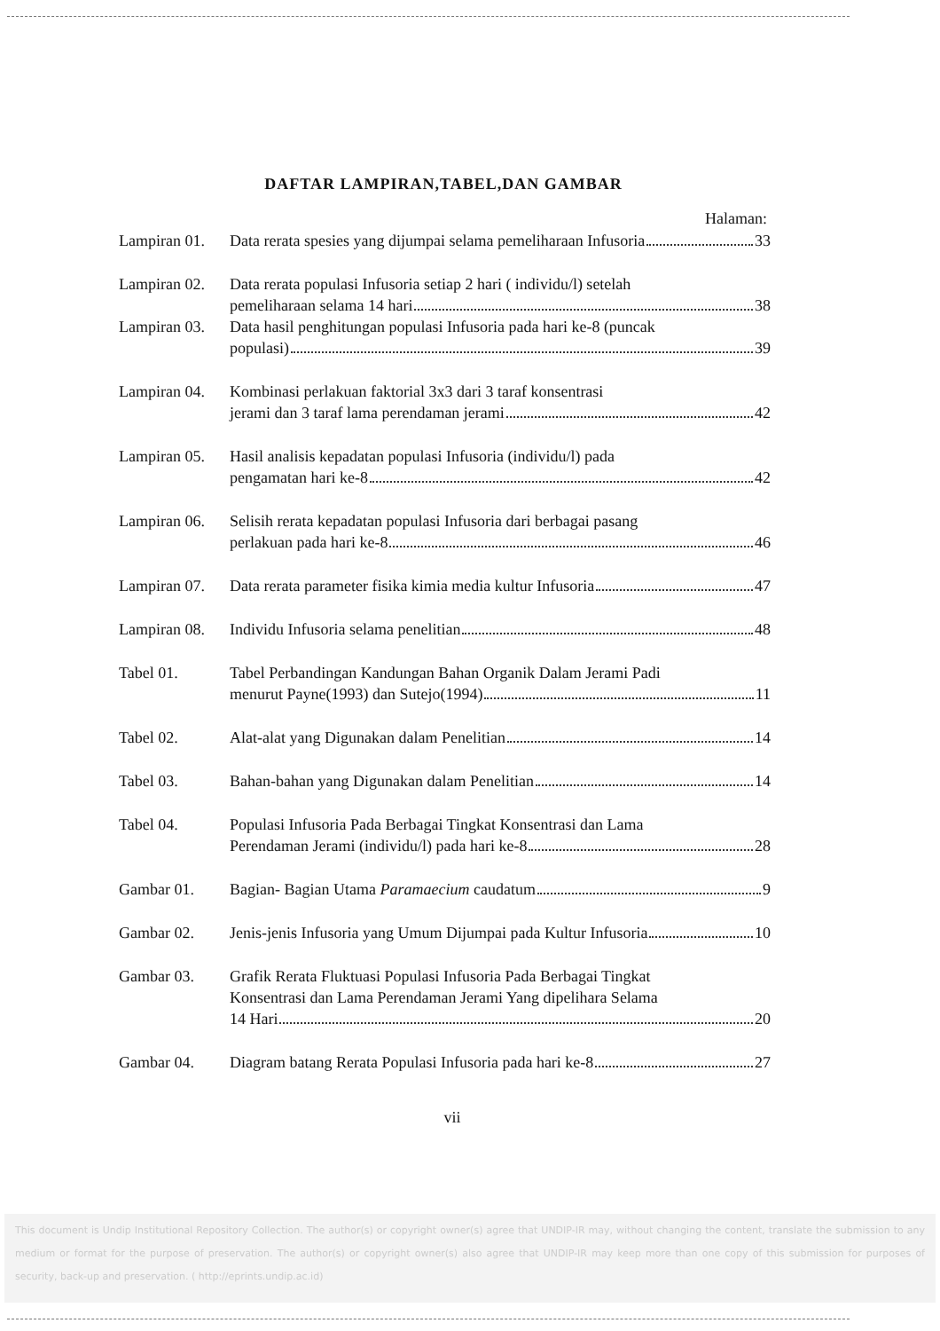DAFTAR LAMPIRAN,TABEL,DAN GAMBAR
Halaman:
Lampiran 01.
Data rerata spesies yang dijumpai selama pemeliharaan Infusoria 33
Lampiran 02.
Data rerata populasi Infusoria setiap 2 hari ( individu/l) setelah
pemeliharaan selama 14 hari 38
Lampiran 03.
Data hasil penghitungan populasi Infusoria pada hari ke-8 (puncak
populasi) 39
Lampiran 04.
Kombinasi perlakuan faktorial 3x3 dari 3 taraf konsentrasi
jerami dan 3 taraf lama perendaman jerami 42
Lampiran 05.
Hasil analisis kepadatan populasi Infusoria (individu/l) pada
pengamatan hari ke-8 42
Lampiran 06.
Selisih rerata kepadatan populasi Infusoria dari berbagai pasang
perlakuan pada hari ke-8 46
Lampiran 07.
Data rerata parameter fisika kimia media kultur Infusoria 47
Lampiran 08.
Individu Infusoria selama penelitian 48
Tabel 01. Tabel Perbandingan Kandungan Bahan Organik Dalam Jerami Padi
menurut Payne(1993) dan Sutejo(1994) 11
Tabel 02. Alat-alat yang Digunakan dalam Penelitian 14
Tabel 03. Bahan-bahan yang Digunakan dalam Penelitian 14
Tabel 04. Populasi Infusoria Pada Berbagai Tingkat Konsentrasi dan Lama
Perendaman Jerami (individu/l) pada hari ke-8 28
Gambar 01. Bagian- Bagian Utama Paramaecium caudatum 9
Gambar 02. Jenis-jenis Infusoria yang Umum Dijumpai pada Kultur Infusoria 10
Gambar 03. Grafik Rerata Fluktuasi Populasi Infusoria Pada Berbagai Tingkat
Konsentrasi dan Lama Perendaman Jerami Yang dipelihara Selama
14 Hari 20
Gambar 04. Diagram batang Rerata Populasi Infusoria pada hari ke-8 27
vii
This document is Undip Institutional Repository Collection. The author(s) or copyright owner(s) agree that UNDIP-IR may, without changing the content, translate the submission to any medium or format for the purpose of preservation. The author(s) or copyright owner(s) also agree that UNDIP-IR may keep more than one copy of this submission for purposes of security, back-up and preservation. ( http://eprints.undip.ac.id)